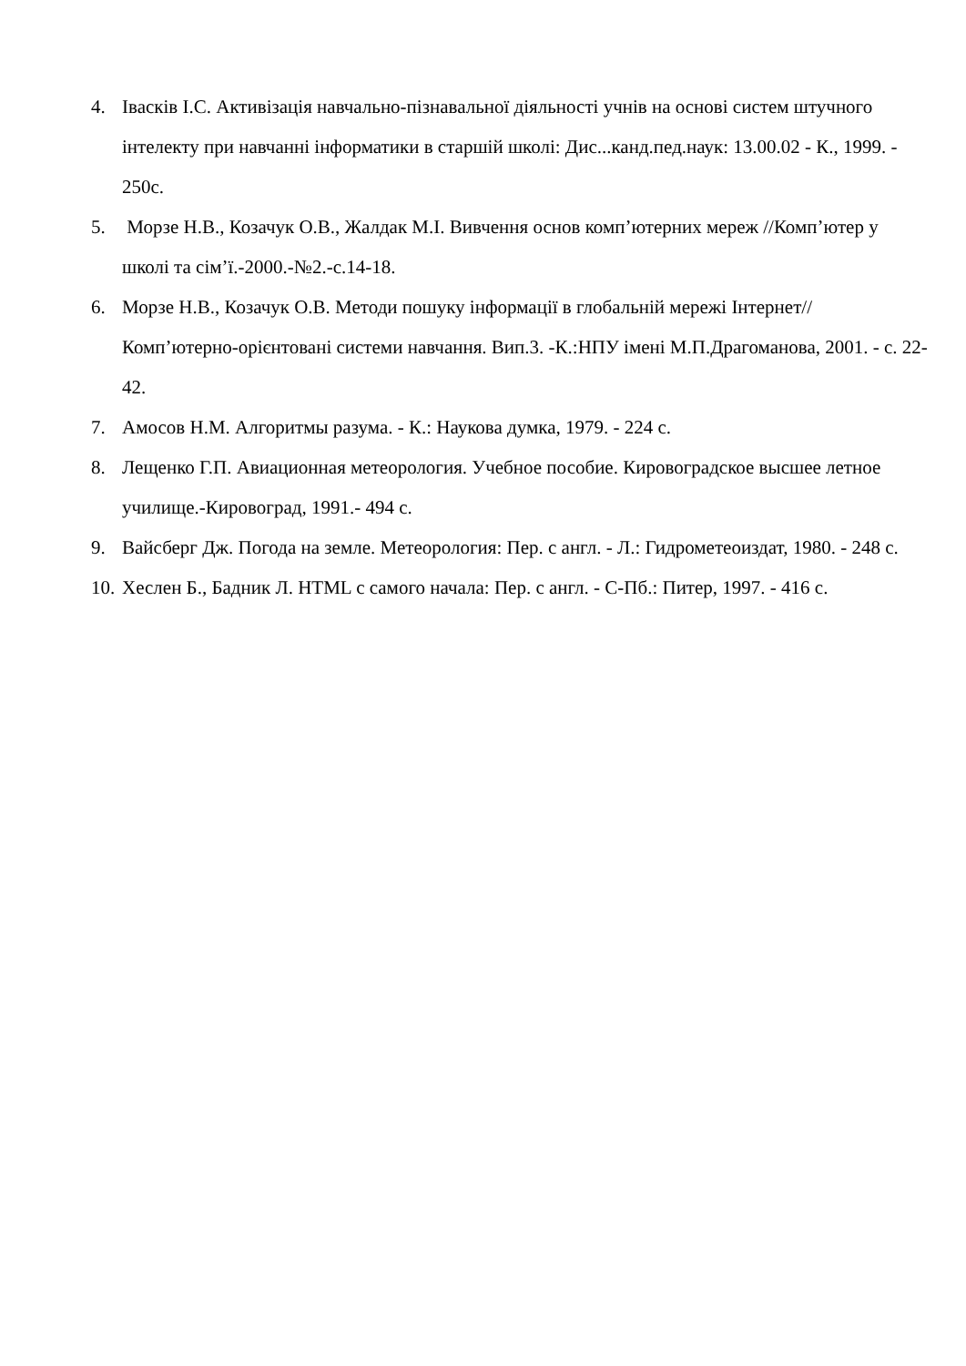4. Івасків І.С. Активізація навчально-пізнавальної діяльності учнів на основі систем штучного інтелекту при навчанні інформатики в старшій школі: Дис...канд.пед.наук: 13.00.02 - К., 1999. - 250с.
5. Морзе Н.В., Козачук О.В., Жалдак М.І. Вивчення основ комп’ютерних мереж //Комп’ютер у школі та сім’ї.-2000.-№2.-с.14-18.
6. Морзе Н.В., Козачук О.В. Методи пошуку інформації в глобальній мережі Інтернет// Комп’ютерно-орієнтовані системи навчання. Вип.3. -К.:НПУ імені М.П.Драгоманова, 2001. - с. 22-42.
7. Амосов Н.М. Алгоритмы разума. - К.: Наукова думка, 1979. - 224 с.
8. Лещенко Г.П. Авиационная метеорология. Учебное пособие. Кировоградское высшее летное училище.-Кировоград, 1991.- 494 с.
9. Вайсберг Дж. Погода на земле. Метеорология: Пер. с англ. - Л.: Гидрометеоиздат, 1980. - 248 с.
10. Хеслен Б., Бадник Л. HTML с самого начала: Пер. с англ. - С-Пб.: Питер, 1997. - 416 с.